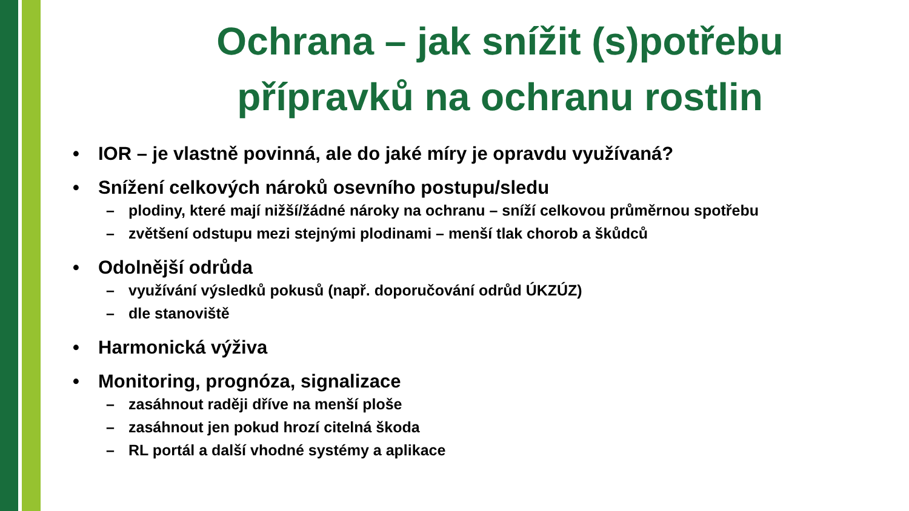Ochrana – jak snížit (s)potřebu
přípravků na ochranu rostlin
• IOR – je vlastně povinná, ale do jaké míry je opravdu využívaná?
• Snížení celkových nároků osevního postupu/sledu
– plodiny, které mají nižší/žádné nároky na ochranu – sníží celkovou průměrnou spotřebu
– zvětšení odstupu mezi stejnými plodinami – menší tlak chorob a škůdců
• Odolnější odrůda
– využívání výsledků pokusů (např. doporučování odrůd ÚKZÚZ)
– dle stanoviště
• Harmonická výživa
• Monitoring, prognóza, signalizace
– zasáhnout raději dříve na menší ploše
– zasáhnout jen pokud hrozí citelná škoda
– RL portál a další vhodné systémy a aplikace